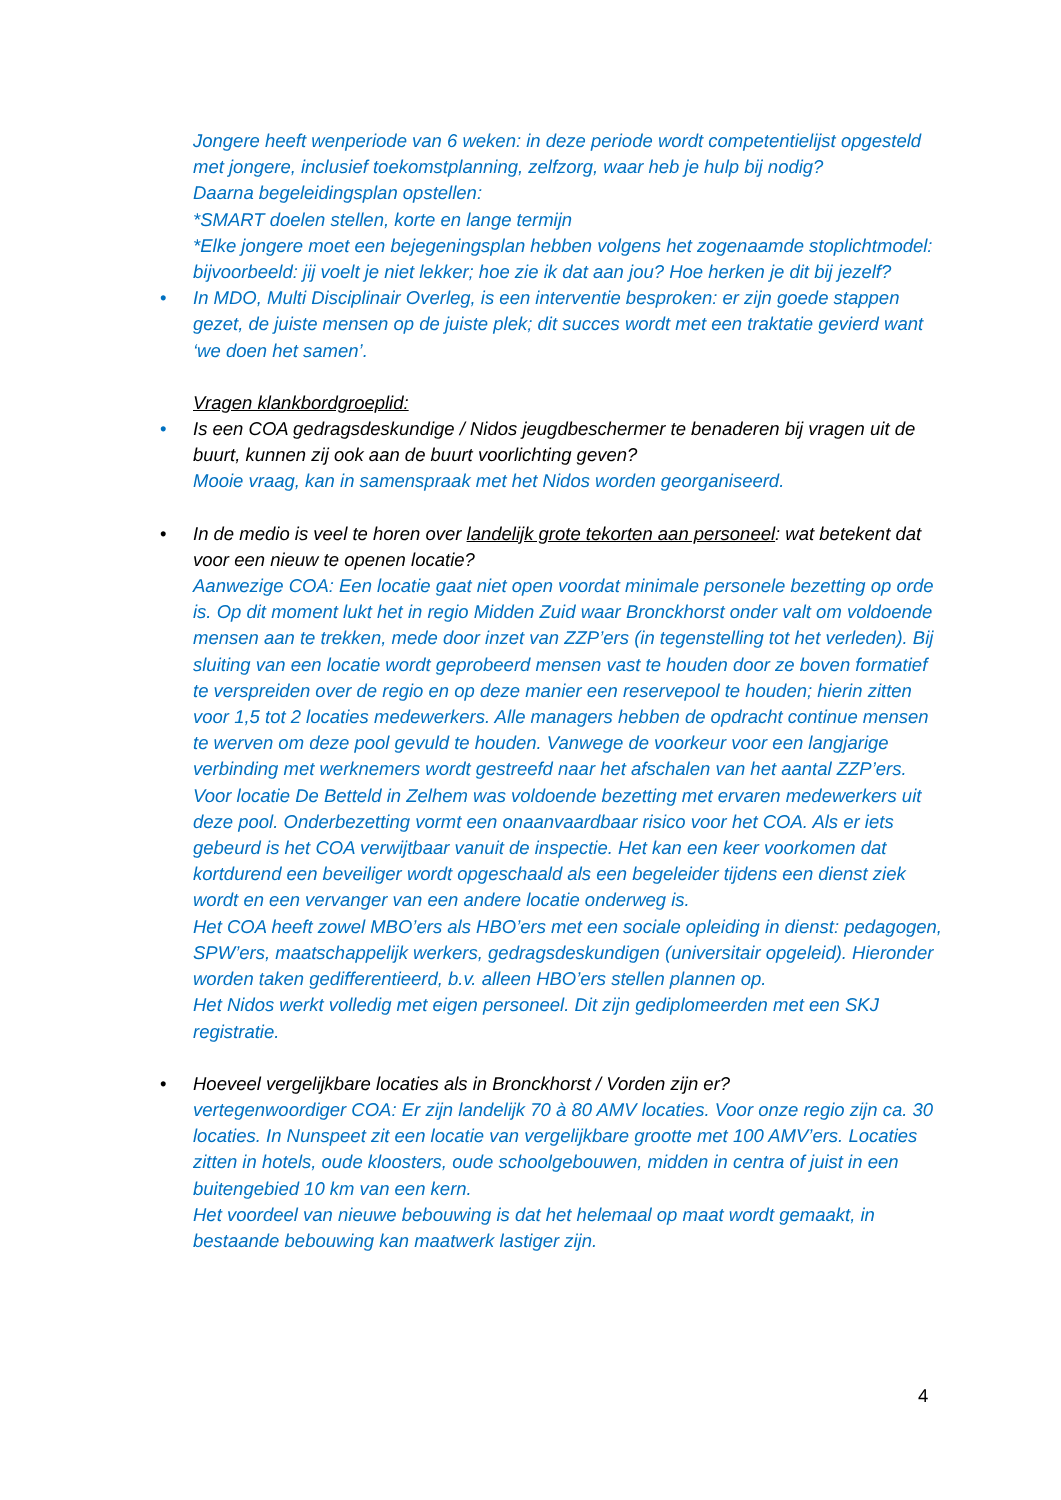Jongere heeft wenperiode van 6 weken: in deze periode wordt competentielijst opgesteld met jongere, inclusief toekomstplanning, zelfzorg, waar heb je hulp bij nodig?
Daarna begeleidingsplan opstellen:
*SMART doelen stellen, korte en lange termijn
*Elke jongere moet een bejegeningsplan hebben volgens het zogenaamde stoplichtmodel: bijvoorbeeld: jij voelt je niet lekker; hoe zie ik dat aan jou? Hoe herken je dit bij jezelf?
• In MDO, Multi Disciplinair Overleg, is een interventie besproken: er zijn goede stappen gezet, de juiste mensen op de juiste plek; dit succes wordt met een traktatie gevierd want ‘we doen het samen’.
Vragen klankbordgroeplid:
• Is een COA gedragsdeskundige / Nidos jeugdbeschermer te benaderen bij vragen uit de buurt, kunnen zij ook aan de buurt voorlichting geven?
Mooie vraag, kan in samenspraak met het Nidos worden georganiseerd.
• In de medio is veel te horen over landelijk grote tekorten aan personeel: wat betekent dat voor een nieuw te openen locatie?
Aanwezige COA: Een locatie gaat niet open voordat minimale personele bezetting op orde is. Op dit moment lukt het in regio Midden Zuid waar Bronckhorst onder valt om voldoende mensen aan te trekken, mede door inzet van ZZP’ers (in tegenstelling tot het verleden). Bij sluiting van een locatie wordt geprobeerd mensen vast te houden door ze boven formatief te verspreiden over de regio en op deze manier een reservepool te houden; hierin zitten voor 1,5 tot 2 locaties medewerkers. Alle managers hebben de opdracht continue mensen te werven om deze pool gevuld te houden. Vanwege de voorkeur voor een langjarige verbinding met werknemers wordt gestreefd naar het afschalen van het aantal ZZP’ers. Voor locatie De Betteld in Zelhem was voldoende bezetting met ervaren medewerkers uit deze pool. Onderbezetting vormt een onaanvaardbaar risico voor het COA. Als er iets gebeurd is het COA verwijtbaar vanuit de inspectie. Het kan een keer voorkomen dat kortdurend een beveiliger wordt opgeschaald als een begeleider tijdens een dienst ziek wordt en een vervanger van een andere locatie onderweg is.
Het COA heeft zowel MBO’ers als HBO’ers met een sociale opleiding in dienst: pedagogen, SPW’ers, maatschappelijk werkers, gedragsdeskundigen (universitair opgeleid). Hieronder worden taken gedifferentieerd, b.v. alleen HBO’ers stellen plannen op.
Het Nidos werkt volledig met eigen personeel. Dit zijn gediplomeerden met een SKJ registratie.
• Hoeveel vergelijkbare locaties als in Bronckhorst / Vorden zijn er?
vertegenwoordiger COA: Er zijn landelijk 70 à 80 AMV locaties. Voor onze regio zijn ca. 30 locaties. In Nunspeet zit een locatie van vergelijkbare grootte met 100 AMV’ers. Locaties zitten in hotels, oude kloosters, oude schoolgebouwen, midden in centra of juist in een buitengebied 10 km van een kern.
Het voordeel van nieuwe bebouwing is dat het helemaal op maat wordt gemaakt, in bestaande bebouwing kan maatwerk lastiger zijn.
4